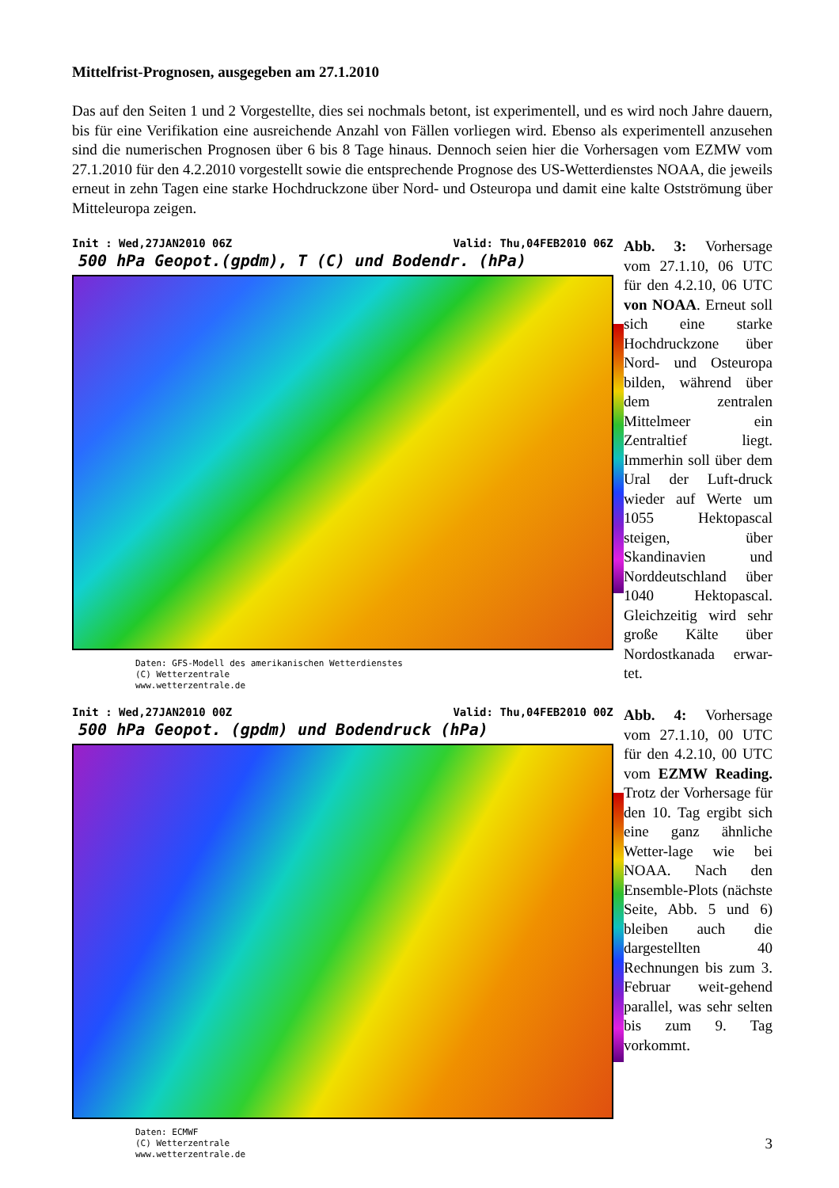Mittelfrist-Prognosen, ausgegeben am 27.1.2010
Das auf den Seiten 1 und 2 Vorgestellte, dies sei nochmals betont, ist experimentell, und es wird noch Jahre dauern, bis für eine Verifikation eine ausreichende Anzahl von Fällen vorliegen wird. Ebenso als experimentell anzusehen sind die numerischen Prognosen über 6 bis 8 Tage hinaus. Dennoch seien hier die Vorhersagen vom EZMW vom 27.1.2010 für den 4.2.2010 vorgestellt sowie die entsprechende Prognose des US-Wetterdienstes NOAA, die jeweils erneut in zehn Tagen eine starke Hochdruckzone über Nord- und Osteuropa und damit eine kalte Ostströmung über Mitteleuropa zeigen.
Init : Wed,27JAN2010 06Z Valid: Thu,04FEB2010 06Z
500 hPa Geopot.(gpdm), T (C) und Bodendr. (hPa)
Daten: GFS-Modell des amerikanischen Wetterdienstes
(C) Wetterzentrale
www.wetterzentrale.de
Abb. 3: Vorhersage vom 27.1.10, 06 UTC für den 4.2.10, 06 UTC von NOAA. Erneut soll sich eine starke Hochdruckzone über Nord- und Osteuropa bilden, während über dem zentralen Mittelmeer ein Zentraltief liegt. Immerhin soll über dem Ural der Luft-druck wieder auf Werte um 1055 Hektopascal steigen, über Skandinavien und Norddeutschland über 1040 Hektopascal. Gleichzeitig wird sehr große Kälte über Nordostkanada erwar-tet.
Init : Wed,27JAN2010 00Z Valid: Thu,04FEB2010 00Z
500 hPa Geopot. (gpdm) und Bodendruck (hPa)
Daten: ECMWF
(C) Wetterzentrale
www.wetterzentrale.de
Abb. 4: Vorhersage vom 27.1.10, 00 UTC für den 4.2.10, 00 UTC vom EZMW Reading. Trotz der Vorhersage für den 10. Tag ergibt sich eine ganz ähnliche Wetter-lage wie bei NOAA. Nach den Ensemble-Plots (nächste Seite, Abb. 5 und 6) bleiben auch die dargestellten 40 Rechnungen bis zum 3. Februar weit-gehend parallel, was sehr selten bis zum 9. Tag vorkommt.
3